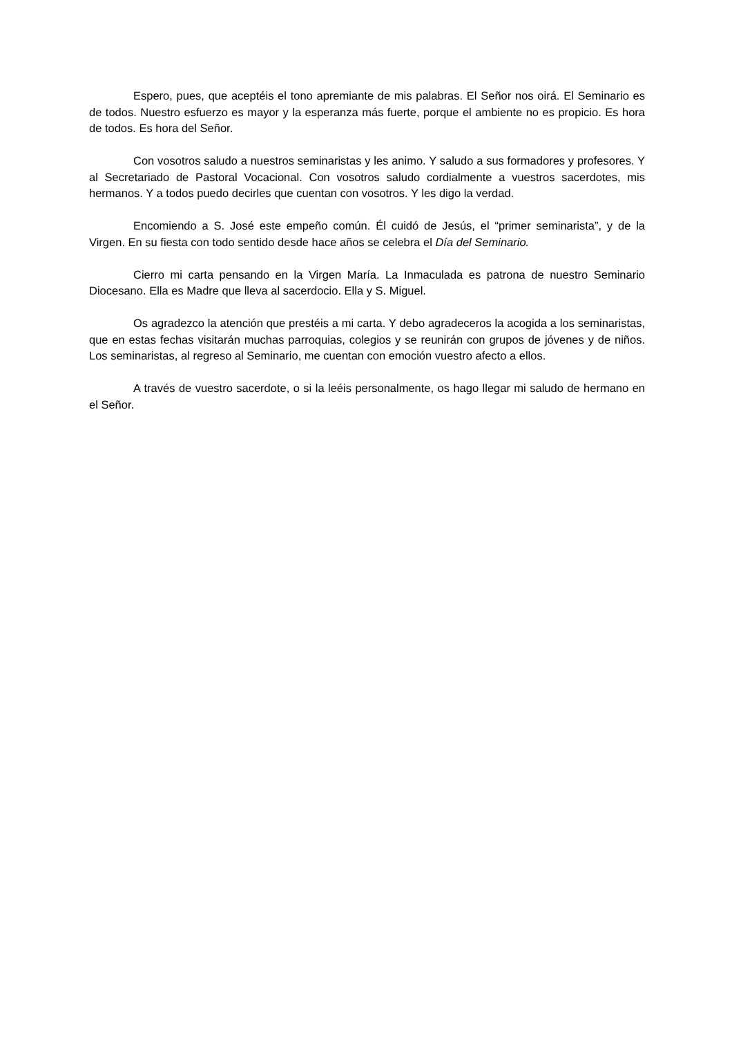Espero, pues, que aceptéis el tono apremiante de mis palabras. El Señor nos oirá. El Seminario es de todos. Nuestro esfuerzo es mayor y la esperanza más fuerte, porque el ambiente no es propicio. Es hora de todos. Es hora del Señor.
Con vosotros saludo a nuestros seminaristas y les animo. Y saludo a sus formadores y profesores. Y al Secretariado de Pastoral Vocacional. Con vosotros saludo cordialmente a vuestros sacerdotes, mis hermanos. Y a todos puedo decirles que cuentan con vosotros. Y les digo la verdad.
Encomiendo a S. José este empeño común. Él cuidó de Jesús, el “primer seminarista”, y de la Virgen. En su fiesta con todo sentido desde hace años se celebra el Día del Seminario.
Cierro mi carta pensando en la Virgen María. La Inmaculada es patrona de nuestro Seminario Diocesano. Ella es Madre que lleva al sacerdocio. Ella y S. Miguel.
Os agradezco la atención que prestéis a mi carta. Y debo agradeceros la acogida a los seminaristas, que en estas fechas visitarán muchas parroquias, colegios y se reunirán con grupos de jóvenes y de niños. Los seminaristas, al regreso al Seminario, me cuentan con emoción vuestro afecto a ellos.
A través de vuestro sacerdote, o si la leéis personalmente, os hago llegar mi saludo de hermano en el Señor.